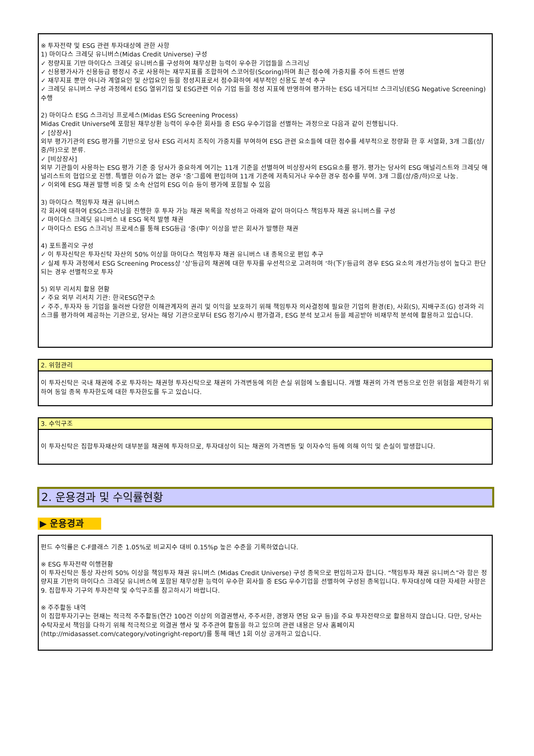※ 투자전략 및 ESG 관련 투자대상에 관한 사항
1) 마이다스 크레딧 유니버스(Midas Credit Universe) 구성
✓ 정량지표 기반 마이다스 크레딧 유니버스를 구성하여 채무상환 능력이 우수한 기업들을 스크리닝
✓ 신용평가사가 신용등급 평정시 주로 사용하는 재무지표를 조합하여 스코어링(Scoring)하며 최근 점수에 가중치를 주어 트렌드 반영
✓ 재무지표 뿐만 아니라 계열요인 및 산업요인 등을 정성지표로서 점수화하여 세부적인 신용도 분석 추구
✓ 크레딧 유니버스 구성 과정에서 ESG 열위기업 및 ESG관련 이슈 기업 등을 정성 지표에 반영하여 평가하는 ESG 네거티브 스크리닝(ESG Negative Screening) 수행
2) 마이다스 ESG 스크리닝 프로세스(Midas ESG Screening Process)
Midas Credit Universe에 포함된 채무상환 능력이 우수한 회사들 중 ESG 우수기업을 선별하는 과정으로 다음과 같이 진행됩니다.
✓ [상장사]
외부 평가기관의 ESG 평가를 기반으로 당사 ESG 리서치 조직이 가중치를 부여하여 ESG 관련 요소들에 대한 점수를 세부적으로 정량화 한 후 서열화, 3개 그룹(상/중/하)으로 분류.
✓ [비상장사]
외부 기관들이 사용하는 ESG 평가 기준 중 당사가 중요하게 여기는 11개 기준을 선별하여 비상장사의 ESG요소를 평가. 평가는 당사의 ESG 애널리스트와 크레딧 애널리스트의 협업으로 진행. 특별한 이슈가 없는 경우 ‘중’그룹에 편입하며 11개 기준에 저촉되거나 우수한 경우 점수를 부여. 3개 그룹(상/중/하)으로 나눔.
✓ 이외에 ESG 채권 발행 비중 및 소속 산업의 ESG 이슈 등이 평가에 포함될 수 있음
3) 마이다스 책임투자 채권 유니버스
각 회사에 대하여 ESG스크리닝을 진행한 후 투자 가능 채권 목록을 작성하고 아래와 같이 마이다스 책임투자 채권 유니버스를 구성
✓ 마이다스 크레딧 유니버스 내 ESG 목적 발행 채권
✓ 마이다스 ESG 스크리닝 프로세스를 통해 ESG등급 ‘중(中)’ 이상을 받은 회사가 발행한 채권
4) 포트폴리오 구성
✓ 이 투자신탁은 투자신탁 자산의 50% 이상을 마이다스 책임투자 채권 유니버스 내 종목으로 편입 추구
✓ 실제 투자 과정에서 ESG Screening Process상 ‘상’등급의 채권에 대한 투자를 우선적으로 고려하며 ‘하(下)’등급의 경우 ESG 요소의 개선가능성이 높다고 판단되는 경우 선별적으로 투자
5) 외부 리서치 활용 현황
✓ 주요 외부 리서치 기관: 한국ESG연구소
✓ 주주, 투자자 등 기업을 둘러싼 다양한 이해관계자의 권리 및 이익을 보호하기 위해 책임투자 의사결정에 필요한 기업의 환경(E), 사회(S), 지배구조(G) 성과와 리스크를 평가하여 제공하는 기관으로, 당사는 해당 기관으로부터 ESG 정기/수시 평가결과, ESG 분석 보고서 등을 제공받아 비재무적 분석에 활용하고 있습니다.
2. 위험관리
이 투자신탁은 국내 채권에 주로 투자하는 채권형 투자신탁으로 채권의 가격변동에 의한 손실 위험에 노출됩니다. 개별 채권의 가격 변동으로 인한 위험을 제한하기 위하여 동일 종목 투자한도에 대한 투자한도를 두고 있습니다.
3. 수익구조
이 투자신탁은 집합투자재산의 대부분을 채권에 투자하므로, 투자대상이 되는 채권의 가격변동 및 이자수익 등에 의해 이익 및 손실이 발생합니다.
2. 운용경과 및 수익률현황
▶ 운용경과
펀드 수익률은 C-F클래스 기준 1.05%로 비교지수 대비 0.15%p 높은 수준을 기록하였습니다.
※ ESG 투자전략 이행현황
이 투자신탁은 통상 자산의 50% 이상을 책임투자 채권 유니버스 (Midas Credit Universe) 구성 종목으로 편입하고자 합니다. “책임투자 채권 유니버스”라 함은 정량지표 기반의 마이다스 크레딧 유니버스에 포함된 채무상환 능력이 우수한 회사들 중 ESG 우수기업을 선별하여 구성된 종목입니다. 투자대상에 대한 자세한 사항은 9. 집합투자 기구의 투자전략 및 수익구조를 참고하시기 바랍니다.
※ 주주활동 내역
이 집합투자기구는 현재는 적극적 주주활동(연간 100건 이상의 의결권행사, 주주서한, 경영자 면담 요구 등)을 주요 투자전략으로 활용하지 않습니다. 다만, 당사는 수탁자로서 책임을 다하기 위해 적극적으로 의결권 행사 및 주주관여 활동을 하고 있으며 관련 내용은 당사 홈페이지 (http://midasasset.com/category/votingright-report/)를 통해 매년 1회 이상 공개하고 있습니다.